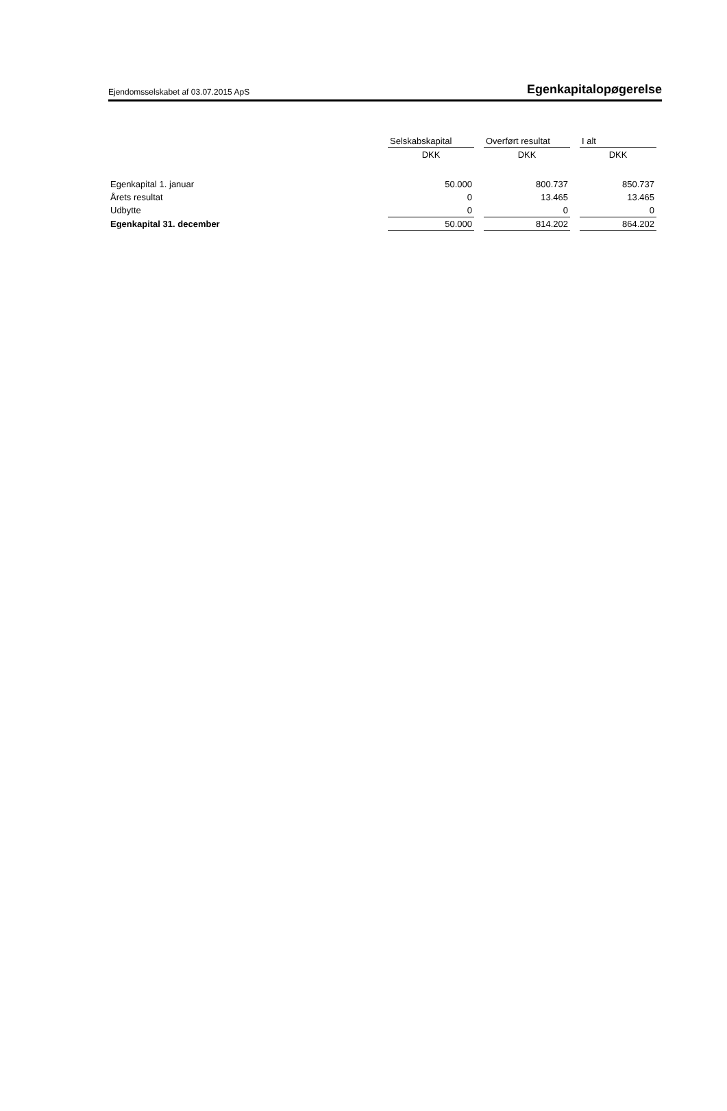Ejendomsselskabet af 03.07.2015 ApS Egenkapitalopøgerelse
| | Selskabskapital | | Overført resultat | | I alt |
| --- | --- | --- | --- | --- | --- |
| | DKK | | DKK | | DKK |
| Egenkapital 1. januar | 50.000 | | 800.737 | | 850.737 |
| Årets resultat | 0 | | 13.465 | | 13.465 |
| Udbytte | 0 | | 0 | | 0 |
| Egenkapital 31. december | 50.000 | | 814.202 | | 864.202 |